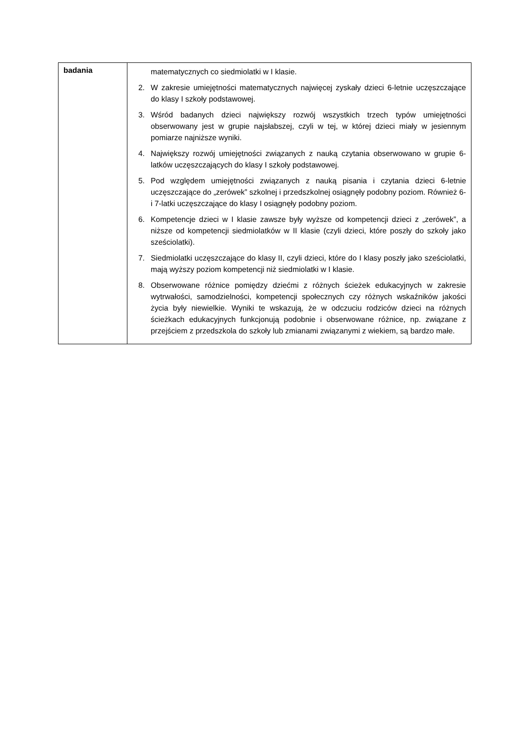| badania | matematycznych co siedmiolatki w I klasie. 2. W zakresie umiejętności matematycznych najwięcej zyskały dzieci 6-letnie uczęszczające do klasy I szkoły podstawowej. 3. Wśród badanych dzieci największy rozwój wszystkich trzech typów umiejętności obserwowany jest w grupie najsłabszej, czyli w tej, w której dzieci miały w jesiennym pomiarze najniższe wyniki. 4. Największy rozwój umiejętności związanych z nauką czytania obserwowano w grupie 6-latków uczęszczających do klasy I szkoły podstawowej. 5. Pod względem umiejętności związanych z nauką pisania i czytania dzieci 6-letnie uczęszczające do „zerówek” szkolnej i przedszkolnej osiągnęły podobny poziom. Również 6- i 7-latki uczęszczające do klasy I osiągnęły podobny poziom. 6. Kompetencje dzieci w I klasie zawsze były wyższe od kompetencji dzieci z „zerówek”, a niższe od kompetencji siedmiolatków w II klasie (czyli dzieci, które poszły do szkoły jako sześciolatki). 7. Siedmiolatki uczęszczające do klasy II, czyli dzieci, które do I klasy poszły jako sześciolatki, mają wyższy poziom kompetencji niż siedmiolatki w I klasie. 8. Obserwowane różnice pomiędzy dziećmi z różnych ścieżek edukacyjnych w zakresie wytrwałości, samodzielności, kompetencji społecznych czy różnych wskaźników jakości życia były niewielkie. Wyniki te wskazują, że w odczuciu rodziców dzieci na różnych ścieżkach edukacyjnych funkcjonują podobnie i obserwowane różnice, np. związane z przejściem z przedszkola do szkoły lub zmianami związanymi z wiekiem, są bardzo małe. |